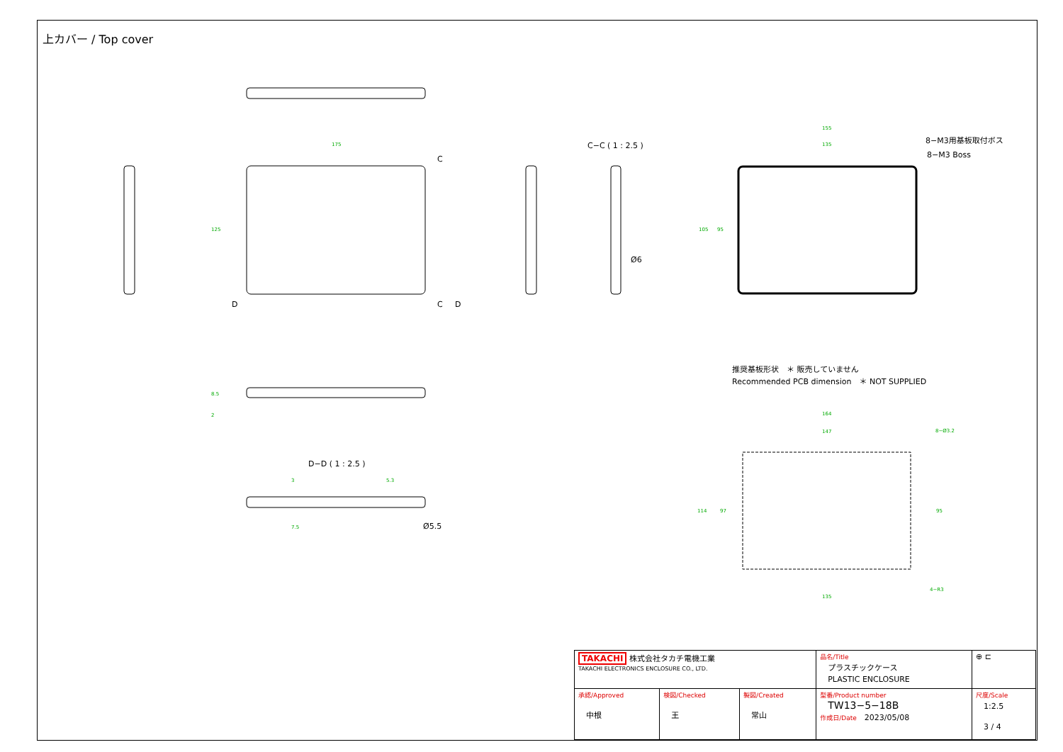上カバー / Top cover
C
D C D
C−C ( 1 : 2.5 )
Ø6
8−M3用基板取付ボス
8−M3 Boss
推奨基板形状　＊ 販売していません
Recommended PCB dimension　＊ NOT SUPPLIED
D−D ( 1 : 2.5 )
Ø5.5
175
125
155
135
105 95
8.5
2
3 5.3
7.5
164
147 8−Ø3.2
114 97 95
4−R3
135
| TAKACHI 株式会社タカチ電機工業 TAKACHI ELECTRONICS ENCLOSURE CO., LTD. | | | 品名/Title プラスチックケース PLASTIC ENCLOSURE | ⊕ ⊏ |
| 承認/Approved 中根 | 検図/Checked 王 | 製図/Created 常山 | 型番/Product number TW13−5−18B 作成日/Date 2023/05/08 | 尺度/Scale 1:2.5 3 / 4 |